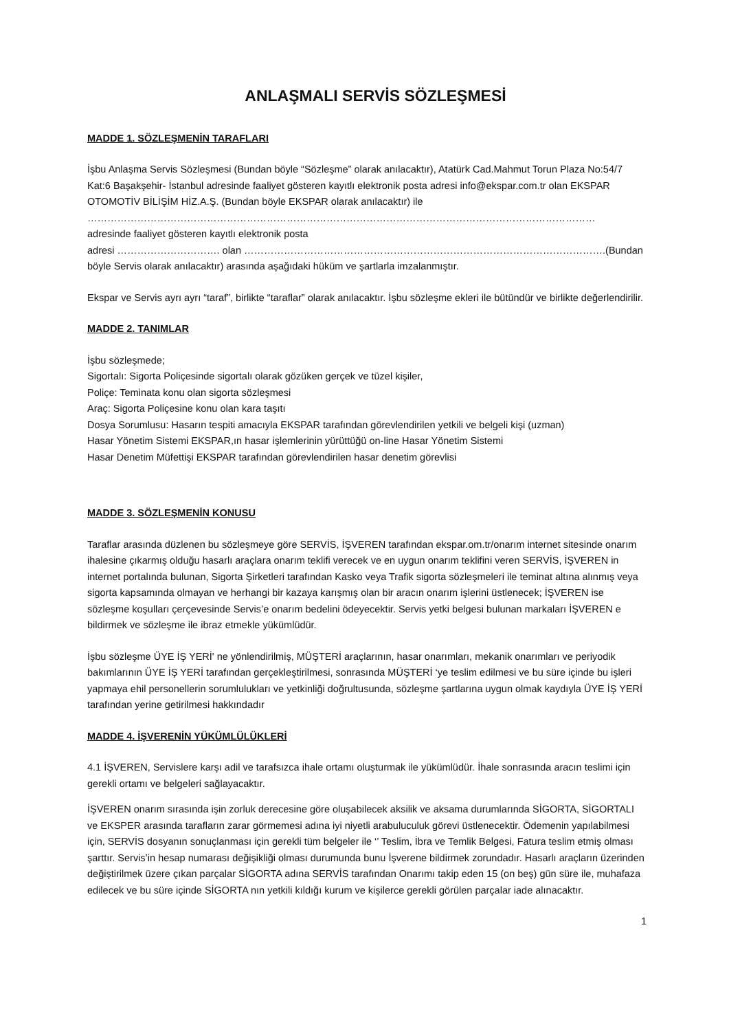ANLAŞMALI SERVİS SÖZLEŞMESİ
MADDE 1. SÖZLEŞMENİN TARAFLARI
İşbu Anlaşma Servis Sözleşmesi (Bundan böyle “Sözleşme” olarak anılacaktır), Atatürk Cad.Mahmut Torun Plaza No:54/7 Kat:6 Başakşehir- İstanbul adresinde faaliyet gösteren kayıtlı elektronik posta adresi info@ekspar.com.tr olan EKSPAR OTOMOTİV BİLİŞİM HİZ.A.Ş. (Bundan böyle EKSPAR olarak anılacaktır) ile ………………………………………………………………………………………………………………………………………
adresinde faaliyet gösteren kayıtlı elektronik posta
adresi …………………………. olan ……………………………………………………………………………………………….(Bundan böyle Servis olarak anılacaktır) arasında aşağıdaki hüküm ve şartlarla imzalanmıştır.
Ekspar ve Servis ayrı ayrı “taraf”, birlikte “taraflar” olarak anılacaktır. İşbu sözleşme ekleri ile bütündür ve birlikte değerlendirilir.
MADDE 2. TANIMLAR
İşbu sözleşmede;
Sigortalı: Sigorta Poliçesinde sigortalı olarak gözüken gerçek ve tüzel kişiler,
Poliçe: Teminata konu olan sigorta sözleşmesi
Araç: Sigorta Poliçesine konu olan kara taşıtı
Dosya Sorumlusu: Hasarın tespiti amacıyla EKSPAR tarafından görevlendirilen yetkili ve belgeli kişi (uzman)
Hasar Yönetim Sistemi EKSPAR,ın hasar işlemlerinin yürüttüğü on-line Hasar Yönetim Sistemi
Hasar Denetim Müfettişi EKSPAR tarafından görevlendirilen hasar denetim görevlisi
MADDE 3. SÖZLEŞMENİN KONUSU
Taraflar arasında düzlenen bu sözleşmeye göre SERVİS, İŞVEREN tarafından ekspar.om.tr/onarım internet sitesinde onarım ihalesine çıkarmış olduğu hasarlı araçlara onarım teklifi verecek ve en uygun onarım teklifini veren SERVİS, İŞVEREN in internet portalında bulunan, Sigorta Şirketleri tarafından Kasko veya Trafik sigorta sözleşmeleri ile teminat altına alınmış veya sigorta kapsamında olmayan ve herhangi bir kazaya karışmış olan bir aracın onarım işlerini üstlenecek; İŞVEREN ise sözleşme koşulları çerçevesinde Servis’e onarım bedelini ödeyecektir. Servis yetki belgesi bulunan markaları İŞVEREN e bildirmek ve sözleşme ile ibraz etmekle yükümlüdür.
İşbu sözleşme ÜYE İŞ YERİ' ne yönlendirilmiş, MÜŞTERİ araçlarının, hasar onarımları, mekanik onarımları ve periyodik bakımlarının ÜYE İŞ YERİ tarafından gerçekleştirilmesi, sonrasında MÜŞTERİ ‘ye teslim edilmesi ve bu süre içinde bu işleri yapmaya ehil personellerin sorumlulukları ve yetkinliği doğrultusunda, sözleşme şartlarına uygun olmak kaydıyla ÜYE İŞ YERİ tarafından yerine getirilmesi hakkındadır
MADDE 4. İŞVERENİN YÜKÜMLÜLÜKLERİ
4.1 İŞVEREN, Servislere karşı adil ve tarafsızca ihale ortamı oluşturmak ile yükümlüdür. İhale sonrasında aracın teslimi için gerekli ortamı ve belgeleri sağlayacaktır.
İŞVEREN onarım sırasında işin zorluk derecesine göre oluşabilecek aksilik ve aksama durumlarında SİGORTA, SİGORTALI ve EKSPER arasında tarafların zarar görmemesi adına iyi niyetli arabuluculuk görevi üstlenecektir. Ödemenin yapılabilmesi için, SERVİS dosyanın sonuçlanması için gerekli tüm belgeler ile ‘’ Teslim, İbra ve Temlik Belgesi, Fatura teslim etmiş olması şarttır. Servis’in hesap numarası değişikliği olması durumunda bunu İşverene bildirmek zorundadır. Hasarlı araçların üzerinden değiştirilmek üzere çıkan parçalar SİGORTA adına SERVİS tarafından Onarımı takip eden 15 (on beş) gün süre ile, muhafaza edilecek ve bu süre içinde SİGORTA nın yetkili kıldığı kurum ve kişilerce gerekli görülen parçalar iade alınacaktır.
1